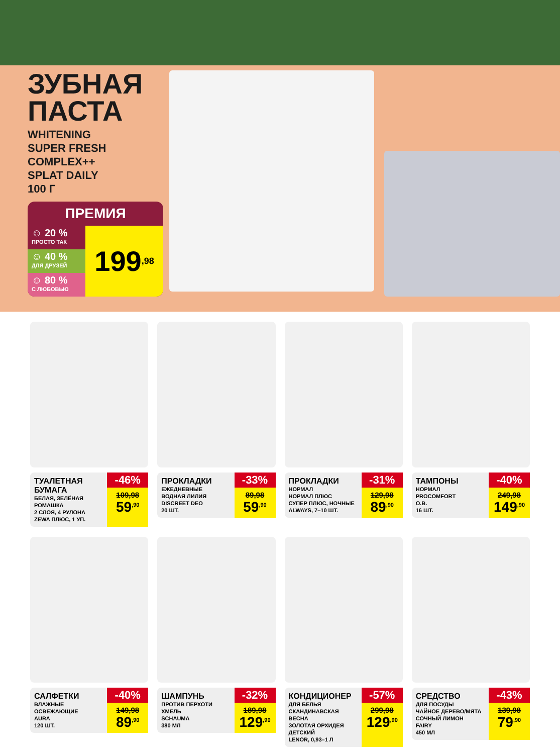ЗУБНАЯ ПАСТА
WHITENING
SUPER FRESH
COMPLEX++
SPLAT DAILY
100 Г
ПРЕМИЯ
☺ 20 %
ПРОСТО ТАК
☺ 40 %
ДЛЯ ДРУЗЕЙ
☺ 80 %
С ЛЮБОВЬЮ
199<sup>,98</sup>
ТУАЛЕТНАЯ БУМАГА
БЕЛАЯ, ЗЕЛЁНАЯ РОМАШКА
2 СЛОЯ, 4 РУЛОНА
ZEWA ПЛЮС, 1 УП.
-46%
109,98
59<sup>,90</sup>
ПРОКЛАДКИ
ЕЖЕДНЕВНЫЕ
ВОДНАЯ ЛИЛИЯ
DISCREET DEO
20 ШТ.
-33%
89,98
59<sup>,90</sup>
ПРОКЛАДКИ
НОРМАЛ
НОРМАЛ ПЛЮС
СУПЕР ПЛЮС, НОЧНЫЕ
ALWAYS, 7–10 ШТ.
-31%
129,98
89<sup>,90</sup>
ТАМПОНЫ
НОРМАЛ
PROCOMFORT
O.B.
16 ШТ.
-40%
249,98
149<sup>,90</sup>
САЛФЕТКИ
ВЛАЖНЫЕ
ОСВЕЖАЮЩИЕ
AURA
120 ШТ.
-40%
149,98
89<sup>,90</sup>
ШАМПУНЬ
ПРОТИВ ПЕРХОТИ
ХМЕЛЬ
SCHAUMA
380 МЛ
-32%
189,98
129<sup>,90</sup>
КОНДИЦИОНЕР
ДЛЯ БЕЛЬЯ
СКАНДИНАВСКАЯ ВЕСНА
ЗОЛОТАЯ ОРХИДЕЯ
ДЕТСКИЙ
LENOR, 0,93–1 Л
-57%
299,98
129<sup>,90</sup>
СРЕДСТВО
ДЛЯ ПОСУДЫ
ЧАЙНОЕ ДЕРЕВО/МЯТА
СОЧНЫЙ ЛИМОН
FAIRY
450 МЛ
-43%
139,98
79<sup>,90</sup>